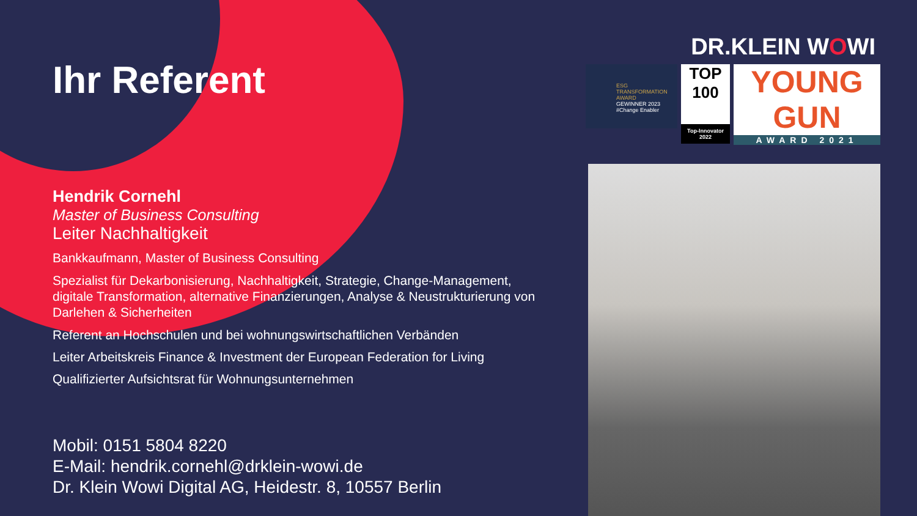DR.KLEIN WOWI
ESG TRANSFORMATION AWARD
GEWINNER 2023
#Change Enabler
TOP 100
Top-Innovator 2022
YOUNG GUN
AWARD 2021
Ihr Referent
Hendrik Cornehl
Master of Business Consulting
Leiter Nachhaltigkeit
Bankkaufmann, Master of Business Consulting
Spezialist für Dekarbonisierung, Nachhaltigkeit, Strategie, Change-Management, digitale Transformation, alternative Finanzierungen, Analyse & Neustrukturierung von Darlehen & Sicherheiten
Referent an Hochschulen und bei wohnungswirtschaftlichen Verbänden
Leiter Arbeitskreis Finance & Investment der European Federation for Living
Qualifizierter Aufsichtsrat für Wohnungsunternehmen
Mobil: 0151 5804 8220
E-Mail: hendrik.cornehl@drklein-wowi.de
Dr. Klein Wowi Digital AG, Heidestr. 8, 10557 Berlin